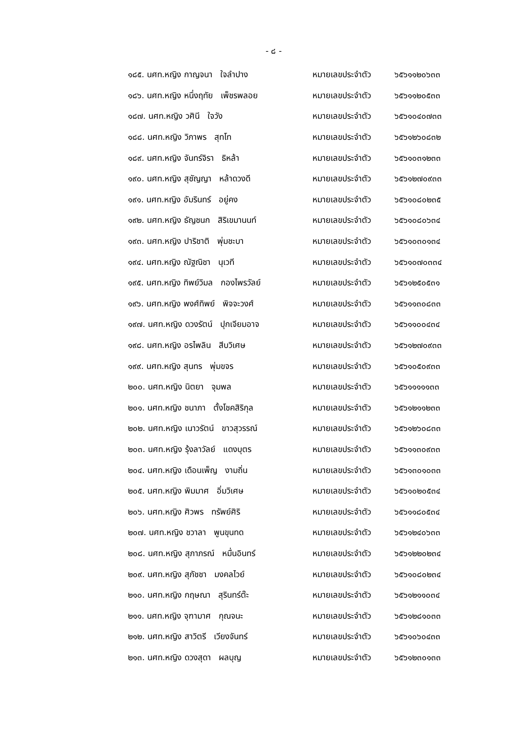- ๘ -
๑๘๕. นศท.หญิง กาญจนา ใจลำปาง หมายเลขประจำตัว ๖๕๖๑๑๒๐๖๓๓
๑๘๖. นศท.หญิง หนึ่งฤทัย เพ็ชรพลอย หมายเลขประจำตัว ๖๕๖๑๑๒๐๕๓๓
๑๘๗. นศท.หญิง วศินี ใจวัง หมายเลขประจำตัว ๖๕๖๑๐๔๐๗๓๓
๑๘๘. นศท.หญิง วิภาพร สุทโท หมายเลขประจำตัว ๖๕๖๑๒๖๐๘๓๒
๑๘๙. นศท.หญิง จันทร์จิรา ธิหล้า หมายเลขประจำตัว ๖๕๖๑๐๓๑๒๓๓
๑๙๐. นศท.หญิง สุชัญญา หล้าดวงดี หมายเลขประจำตัว ๖๕๖๑๒๗๐๙๓๓
๑๙๑. นศท.หญิง อัมรินทร์ อยู่คง หมายเลขประจำตัว ๖๕๖๑๐๘๐๒๓๕
๑๙๒. นศท.หญิง ธัญชนก สิริเขมานนท์ หมายเลขประจำตัว ๖๕๖๑๐๘๐๖๓๔
๑๙๓. นศท.หญิง ปาริชาติ พุ่มชะบา หมายเลขประจำตัว ๖๕๖๑๐๓๐๑๓๔
๑๙๔. นศท.หญิง ณัฐณิชา นุเวที หมายเลขประจำตัว ๖๕๖๑๐๗๐๓๓๔
๑๙๕. นศท.หญิง ทิพย์วิมล กองไพรวัลย์ หมายเลขประจำตัว ๖๕๖๑๒๕๐๕๓๑
๑๙๖. นศท.หญิง พงศ์ทิพย์ พิจจะวงศ์ หมายเลขประจำตัว ๖๕๖๑๑๓๐๘๓๓
๑๙๗. นศท.หญิง ดวงรัตน์ ปุกเจียมอาจ หมายเลขประจำตัว ๖๕๖๑๑๐๐๔๓๔
๑๙๘. นศท.หญิง อรไพลิน สีบวิเศษ หมายเลขประจำตัว ๖๕๖๑๒๗๐๙๓๓
๑๙๙. นศท.หญิง สุนทร พุ่มขจร หมายเลขประจำตัว ๖๕๖๑๐๕๐๙๓๓
๒๐๐. นศท.หญิง นิตยา จุมพล หมายเลขประจำตัว ๖๕๖๑๑๑๑๑๓๓
๒๐๑. นศท.หญิง ชนาภา ตั้งโชคสิริกุล หมายเลขประจำตัว ๖๕๖๑๒๑๑๒๓๓
๒๐๒. นศท.หญิง เนาวรัตน์ ขาวสุวรรณ์ หมายเลขประจำตัว ๖๕๖๑๒๖๐๘๓๓
๒๐๓. นศท.หญิง รุ้งลาวัลย์ แดงบุตร หมายเลขประจำตัว ๖๕๖๑๑๓๐๙๓๓
๒๐๔. นศท.หญิง เดือนเพ็ญ งามถิ่น หมายเลขประจำตัว ๖๕๖๑๓๐๑๐๓๓
๒๐๕. นศท.หญิง พิมมาศ อิ่มวิเศษ หมายเลขประจำตัว ๖๕๖๑๐๒๐๕๓๔
๒๐๖. นศท.หญิง ศิวพร ทรัพย์ศิริ หมายเลขประจำตัว ๖๕๖๑๑๘๐๕๓๔
๒๐๗. นศท.หญิง ชวาลา พูนขุนทด หมายเลขประจำตัว ๖๕๖๑๒๔๐๖๓๓
๒๐๘. นศท.หญิง สุภาภรณ์ หมื่นอินทร์ หมายเลขประจำตัว ๖๕๖๑๒๒๐๒๓๔
๒๐๙. นศท.หญิง สุภัชชา มงคลไวย์ หมายเลขประจำตัว ๖๕๖๑๐๘๐๒๓๔
๒๑๐. นศท.หญิง กฤษณา สุรินทร์ต๊ะ หมายเลขประจำตัว ๖๕๖๑๒๑๑๐๓๔
๒๑๑. นศท.หญิง จุฑามาศ กุณจนะ หมายเลขประจำตัว ๖๕๖๑๒๘๑๐๓๓
๒๑๒. นศท.หญิง สาวิตรี เวียงจันทร์ หมายเลขประจำตัว ๖๕๖๑๐๖๐๔๓๓
๒๑๓. นศท.หญิง ดวงสุดา ผลบุญ หมายเลขประจำตัว ๖๕๖๑๒๓๐๑๓๓